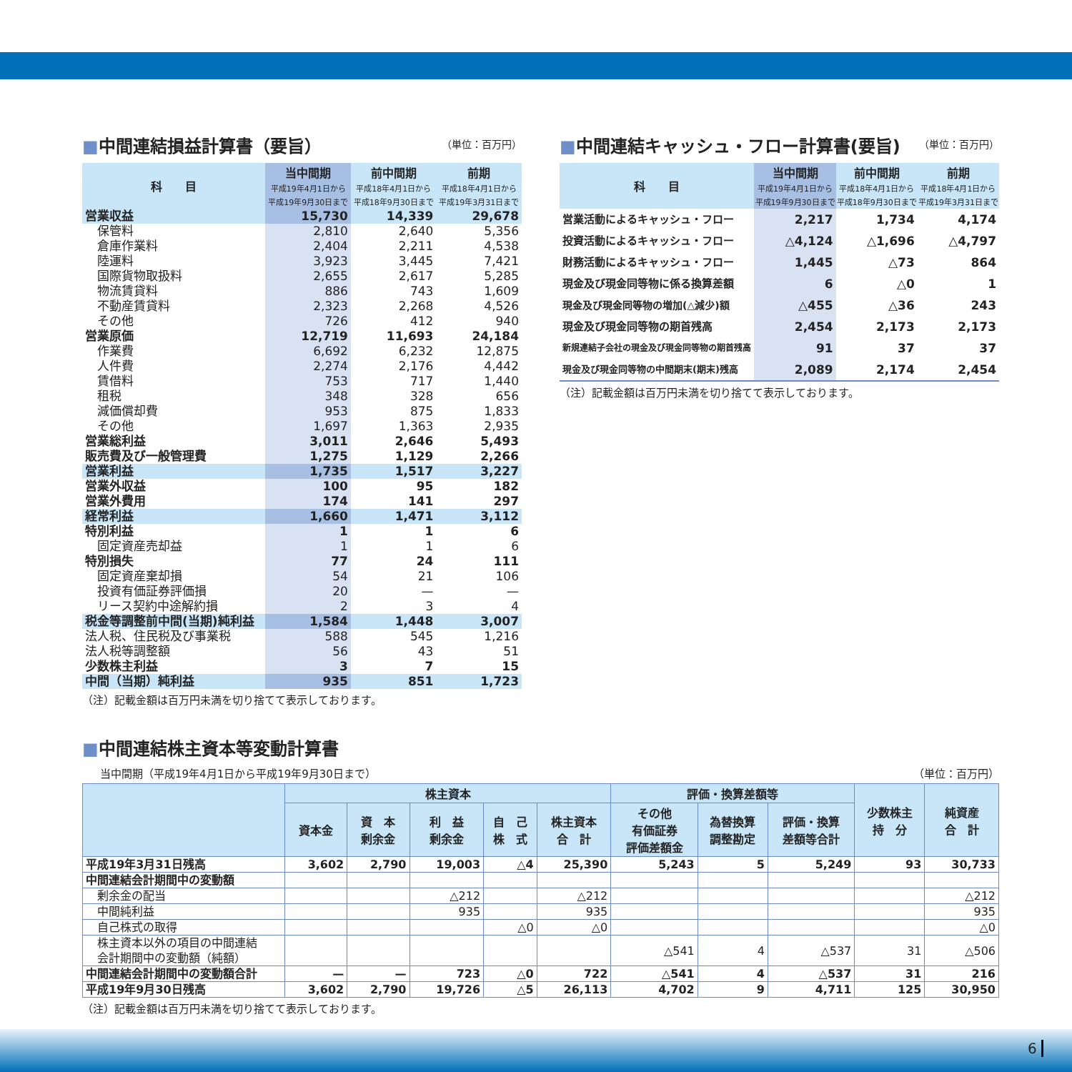■中間連結損益計算書（要旨） （単位：百万円）
| 科 目 | 当中間期 平成19年4月1日から 平成19年9月30日まで | 前中間期 平成18年4月1日から 平成18年9月30日まで | 前期 平成18年4月1日から 平成19年3月31日まで |
| --- | --- | --- | --- |
| 営業収益 | 15,730 | 14,339 | 29,678 |
| 保管料 | 2,810 | 2,640 | 5,356 |
| 倉庫作業料 | 2,404 | 2,211 | 4,538 |
| 陸運料 | 3,923 | 3,445 | 7,421 |
| 国際貨物取扱料 | 2,655 | 2,617 | 5,285 |
| 物流賃貸料 | 886 | 743 | 1,609 |
| 不動産賃貸料 | 2,323 | 2,268 | 4,526 |
| その他 | 726 | 412 | 940 |
| 営業原価 | 12,719 | 11,693 | 24,184 |
| 作業費 | 6,692 | 6,232 | 12,875 |
| 人件費 | 2,274 | 2,176 | 4,442 |
| 賃借料 | 753 | 717 | 1,440 |
| 租税 | 348 | 328 | 656 |
| 減価償却費 | 953 | 875 | 1,833 |
| その他 | 1,697 | 1,363 | 2,935 |
| 営業総利益 | 3,011 | 2,646 | 5,493 |
| 販売費及び一般管理費 | 1,275 | 1,129 | 2,266 |
| 営業利益 | 1,735 | 1,517 | 3,227 |
| 営業外収益 | 100 | 95 | 182 |
| 営業外費用 | 174 | 141 | 297 |
| 経常利益 | 1,660 | 1,471 | 3,112 |
| 特別利益 | 1 | 1 | 6 |
| 固定資産売却益 | 1 | 1 | 6 |
| 特別損失 | 77 | 24 | 111 |
| 固定資産棄却損 | 54 | 21 | 106 |
| 投資有価証券評価損 | 20 | — | — |
| リース契約中途解約損 | 2 | 3 | 4 |
| 税金等調整前中間(当期)純利益 | 1,584 | 1,448 | 3,007 |
| 法人税、住民税及び事業税 | 588 | 545 | 1,216 |
| 法人税等調整額 | 56 | 43 | 51 |
| 少数株主利益 | 3 | 7 | 15 |
| 中間（当期）純利益 | 935 | 851 | 1,723 |
（注）記載金額は百万円未満を切り捨てて表示しております。
■中間連結キャッシュ・フロー計算書(要旨) （単位：百万円）
| 科 目 | 当中間期 平成19年4月1日から 平成19年9月30日まで | 前中間期 平成18年4月1日から 平成18年9月30日まで | 前期 平成18年4月1日から 平成19年3月31日まで |
| --- | --- | --- | --- |
| 営業活動によるキャッシュ・フロー | 2,217 | 1,734 | 4,174 |
| 投資活動によるキャッシュ・フロー | △4,124 | △1,696 | △4,797 |
| 財務活動によるキャッシュ・フロー | 1,445 | △73 | 864 |
| 現金及び現金同等物に係る換算差額 | 6 | △0 | 1 |
| 現金及び現金同等物の増加(△減少)額 | △455 | △36 | 243 |
| 現金及び現金同等物の期首残高 | 2,454 | 2,173 | 2,173 |
| 新規連結子会社の現金及び現金同等物の期首残高 | 91 | 37 | 37 |
| 現金及び現金同等物の中間期末(期末)残高 | 2,089 | 2,174 | 2,454 |
（注）記載金額は百万円未満を切り捨てて表示しております。
■中間連結株主資本等変動計算書
当中間期（平成19年4月1日から平成19年9月30日まで） （単位：百万円）
| | 株主資本 | | | | | 評価・換算差額等 | | | 少数株主 持 分 | 純資産 合 計 |
| --- | --- | --- | --- | --- | --- | --- | --- | --- | --- | --- |
| | 資本金 | 資 本 剰余金 | 利 益 剰余金 | 自 己 株 式 | 株主資本 合 計 | その他 有価証券 評価差額金 | 為替換算 調整勘定 | 評価・換算 差額等合計 | | |
| 平成19年3月31日残高 | 3,602 | 2,790 | 19,003 | △4 | 25,390 | 5,243 | 5 | 5,249 | 93 | 30,733 |
| 中間連結会計期間中の変動額 | | | | | | | | | | |
| 剰余金の配当 | | | △212 | | △212 | | | | | △212 |
| 中間純利益 | | | 935 | | 935 | | | | | 935 |
| 自己株式の取得 | | | | △0 | △0 | | | | | △0 |
| 株主資本以外の項目の中間連結 会計期間中の変動額（純額） | | | | | | △541 | 4 | △537 | 31 | △506 |
| 中間連結会計期間中の変動額合計 | — | — | 723 | △0 | 722 | △541 | 4 | △537 | 31 | 216 |
| 平成19年9月30日残高 | 3,602 | 2,790 | 19,726 | △5 | 26,113 | 4,702 | 9 | 4,711 | 125 | 30,950 |
（注）記載金額は百万円未満を切り捨てて表示しております。
6